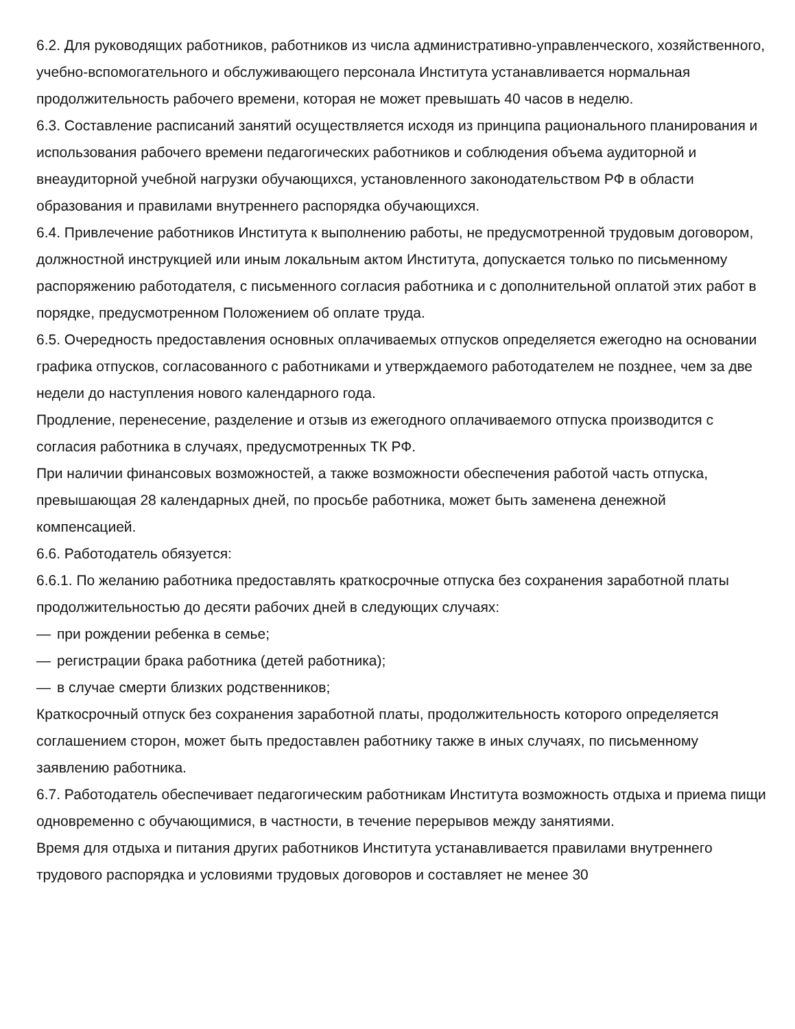6.2. Для руководящих работников, работников из числа административно-управленческого, хозяйственного, учебно-вспомогательного и обслуживающего персонала Института устанавливается нормальная продолжительность рабочего времени, которая не может превышать 40 часов в неделю.
6.3. Составление расписаний занятий осуществляется исходя из принципа рационального планирования и использования рабочего времени педагогических работников и соблюдения объема аудиторной и внеаудиторной учебной нагрузки обучающихся, установленного законодательством РФ в области образования и правилами внутреннего распорядка обучающихся.
6.4. Привлечение работников Института к выполнению работы, не предусмотренной трудовым договором, должностной инструкцией или иным локальным актом Института, допускается только по письменному распоряжению работодателя, с письменного согласия работника и с дополнительной оплатой этих работ в порядке, предусмотренном Положением об оплате труда.
6.5. Очередность предоставления основных оплачиваемых отпусков определяется ежегодно на основании графика отпусков, согласованного с работниками и утверждаемого работодателем не позднее, чем за две недели до наступления нового календарного года.
Продление, перенесение, разделение и отзыв из ежегодного оплачиваемого отпуска производится с согласия работника в случаях, предусмотренных ТК РФ.
При наличии финансовых возможностей, а также возможности обеспечения работой часть отпуска, превышающая 28 календарных дней, по просьбе работника, может быть заменена денежной компенсацией.
6.6. Работодатель обязуется:
6.6.1. По желанию работника предоставлять краткосрочные отпуска без сохранения заработной платы продолжительностью до десяти рабочих дней в следующих случаях:
— при рождении ребенка в семье;
— регистрации брака работника (детей работника);
— в случае смерти близких родственников;
Краткосрочный отпуск без сохранения заработной платы, продолжительность которого определяется соглашением сторон, может быть предоставлен работнику также в иных случаях, по письменному заявлению работника.
6.7. Работодатель обеспечивает педагогическим работникам Института возможность отдыха и приема пищи одновременно с обучающимися, в частности, в течение перерывов между занятиями.
Время для отдыха и питания других работников Института устанавливается правилами внутреннего трудового распорядка и условиями трудовых договоров и составляет не менее 30